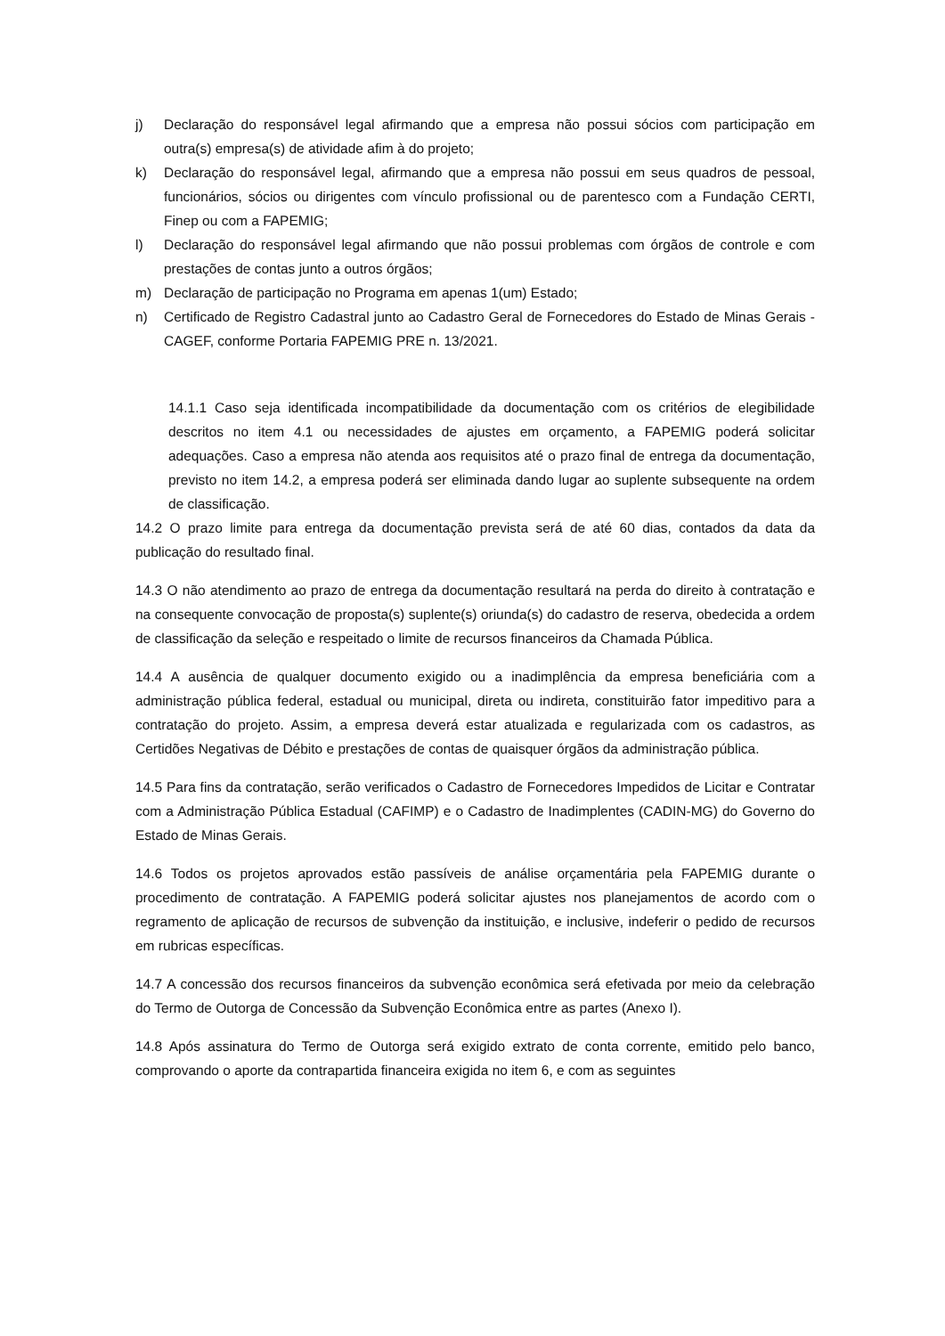j) Declaração do responsável legal afirmando que a empresa não possui sócios com participação em outra(s) empresa(s) de atividade afim à do projeto;
k) Declaração do responsável legal, afirmando que a empresa não possui em seus quadros de pessoal, funcionários, sócios ou dirigentes com vínculo profissional ou de parentesco com a Fundação CERTI, Finep ou com a FAPEMIG;
l) Declaração do responsável legal afirmando que não possui problemas com órgãos de controle e com prestações de contas junto a outros órgãos;
m) Declaração de participação no Programa em apenas 1(um) Estado;
n) Certificado de Registro Cadastral junto ao Cadastro Geral de Fornecedores do Estado de Minas Gerais - CAGEF, conforme Portaria FAPEMIG PRE n. 13/2021.
14.1.1 Caso seja identificada incompatibilidade da documentação com os critérios de elegibilidade descritos no item 4.1 ou necessidades de ajustes em orçamento, a FAPEMIG poderá solicitar adequações. Caso a empresa não atenda aos requisitos até o prazo final de entrega da documentação, previsto no item 14.2, a empresa poderá ser eliminada dando lugar ao suplente subsequente na ordem de classificação.
14.2 O prazo limite para entrega da documentação prevista será de até 60 dias, contados da data da publicação do resultado final.
14.3 O não atendimento ao prazo de entrega da documentação resultará na perda do direito à contratação e na consequente convocação de proposta(s) suplente(s) oriunda(s) do cadastro de reserva, obedecida a ordem de classificação da seleção e respeitado o limite de recursos financeiros da Chamada Pública.
14.4 A ausência de qualquer documento exigido ou a inadimplência da empresa beneficiária com a administração pública federal, estadual ou municipal, direta ou indireta, constituirão fator impeditivo para a contratação do projeto. Assim, a empresa deverá estar atualizada e regularizada com os cadastros, as Certidões Negativas de Débito e prestações de contas de quaisquer órgãos da administração pública.
14.5 Para fins da contratação, serão verificados o Cadastro de Fornecedores Impedidos de Licitar e Contratar com a Administração Pública Estadual (CAFIMP) e o Cadastro de Inadimplentes (CADIN-MG) do Governo do Estado de Minas Gerais.
14.6 Todos os projetos aprovados estão passíveis de análise orçamentária pela FAPEMIG durante o procedimento de contratação. A FAPEMIG poderá solicitar ajustes nos planejamentos de acordo com o regramento de aplicação de recursos de subvenção da instituição, e inclusive, indeferir o pedido de recursos em rubricas específicas.
14.7 A concessão dos recursos financeiros da subvenção econômica será efetivada por meio da celebração do Termo de Outorga de Concessão da Subvenção Econômica entre as partes (Anexo I).
14.8 Após assinatura do Termo de Outorga será exigido extrato de conta corrente, emitido pelo banco, comprovando o aporte da contrapartida financeira exigida no item 6, e com as seguintes